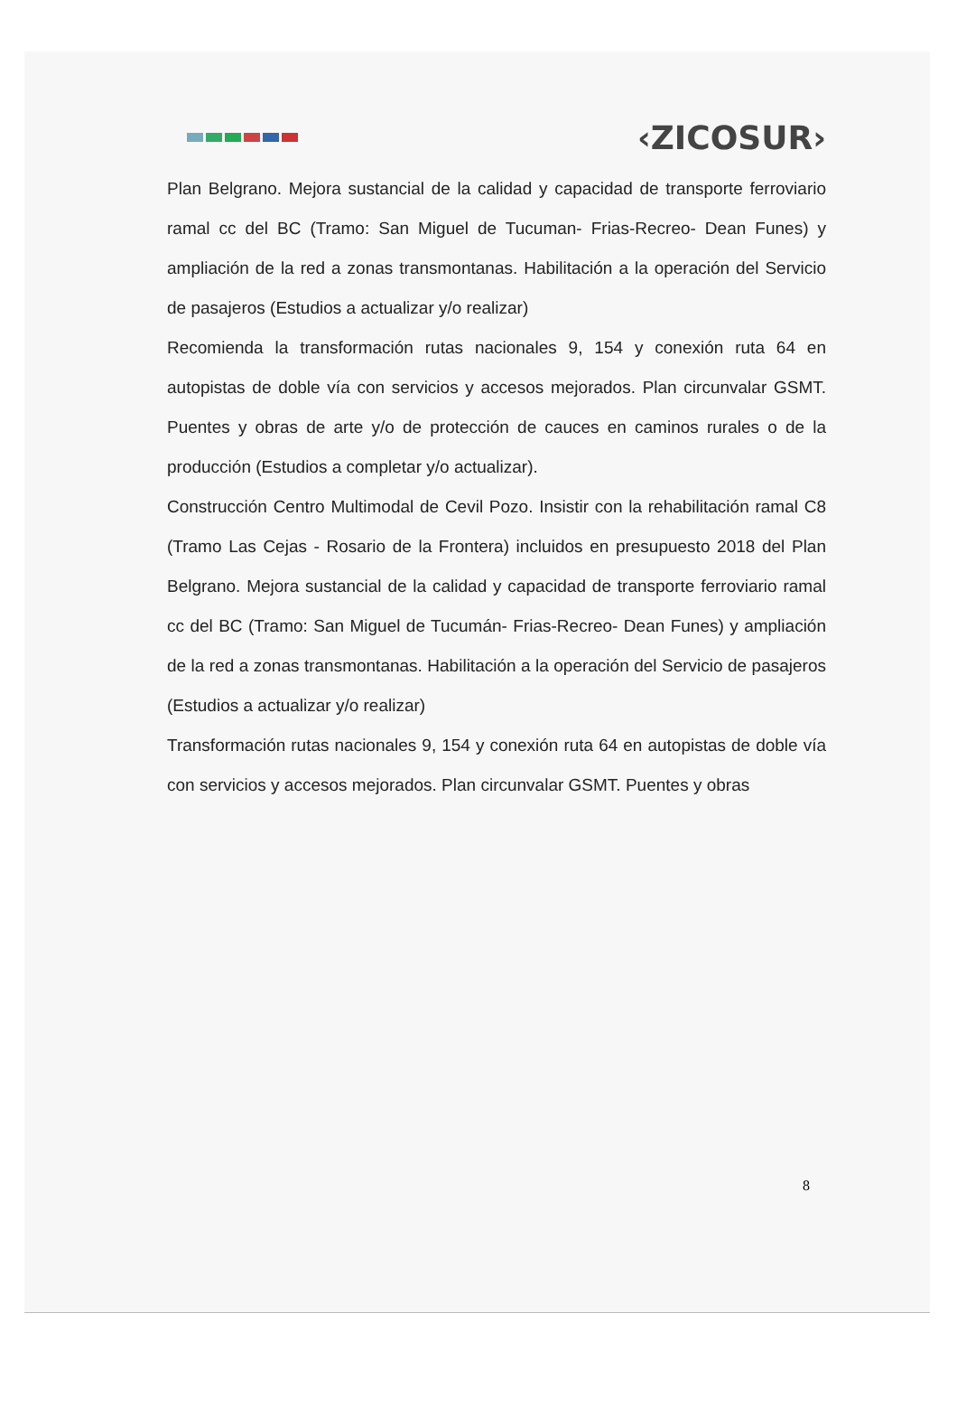‹ZICOSUR›
Plan Belgrano. Mejora sustancial de la calidad y capacidad de transporte ferroviario ramal cc del BC (Tramo: San Miguel de Tucuman- Frias-Recreo- Dean Funes) y ampliación de la red a zonas transmontanas. Habilitación a la operación del Servicio de pasajeros (Estudios a actualizar y/o realizar)
Recomienda la transformación rutas nacionales 9, 154 y conexión ruta 64 en autopistas de doble vía con servicios y accesos mejorados. Plan circunvalar GSMT. Puentes y obras de arte y/o de protección de cauces en caminos rurales o de la producción (Estudios a completar y/o actualizar).
Construcción Centro Multimodal de Cevil Pozo. Insistir con la rehabilitación ramal C8 (Tramo Las Cejas - Rosario de la Frontera) incluidos en presupuesto 2018 del Plan Belgrano. Mejora sustancial de la calidad y capacidad de transporte ferroviario ramal cc del BC (Tramo: San Miguel de Tucumán- Frias-Recreo- Dean Funes) y ampliación de la red a zonas transmontanas. Habilitación a la operación del Servicio de pasajeros (Estudios a actualizar y/o realizar)
Transformación rutas nacionales 9, 154 y conexión ruta 64 en autopistas de doble vía con servicios y accesos mejorados. Plan circunvalar GSMT. Puentes y obras
8